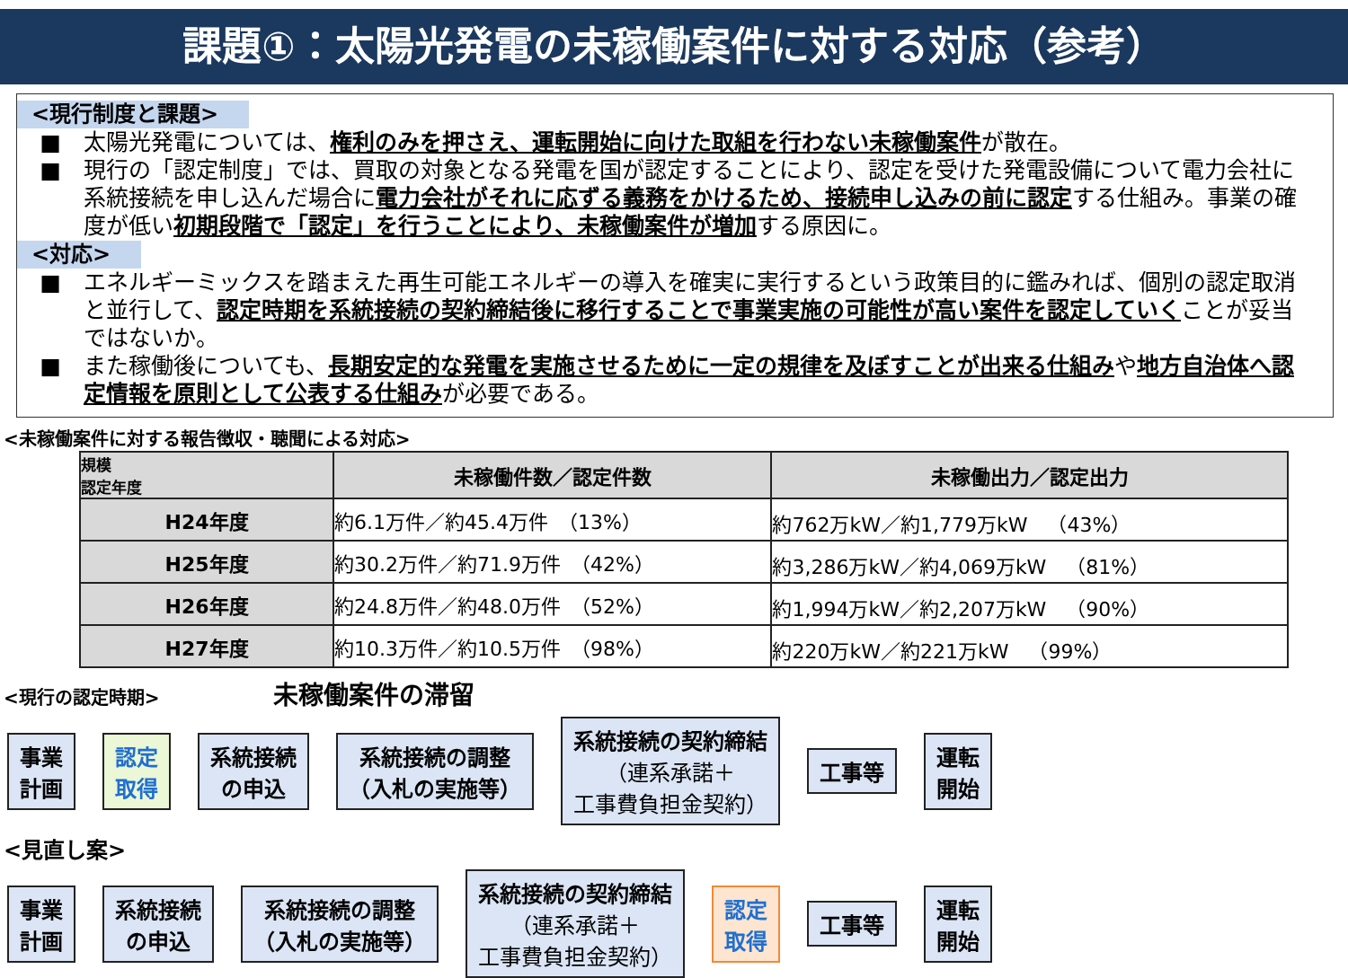課題①：太陽光発電の未稼働案件に対する対応（参考）
<現行制度と課題>
■ 太陽光発電については、権利のみを押さえ、運転開始に向けた取組を行わない未稼働案件が散在。
■ 現行の「認定制度」では、買取の対象となる発電を国が認定することにより、認定を受けた発電設備について電力会社に系統接続を申し込んだ場合に電力会社がそれに応ずる義務をかけるため、接続申し込みの前に認定する仕組み。事業の確度が低い初期段階で「認定」を行うことにより、未稼働案件が増加する原因に。
<対応>
■ エネルギーミックスを踏まえた再生可能エネルギーの導入を確実に実行するという政策目的に鑑みれば、個別の認定取消と並行して、認定時期を系統接続の契約締結後に移行することで事業実施の可能性が高い案件を認定していくことが妥当ではないか。
■ また稼働後についても、長期安定的な発電を実施させるために一定の規律を及ぼすことが出来る仕組みや地方自治体へ認定情報を原則として公表する仕組みが必要である。
<未稼働案件に対する報告徴収・聴聞による対応>
| 規模 認定年度 | 未稼働件数／認定件数 | 未稼働出力／認定出力 |
| --- | --- | --- |
| H24年度 | 約6.1万件／約45.4万件 （13%） | 約762万kW／約1,779万kW （43%） |
| H25年度 | 約30.2万件／約71.9万件 （42%） | 約3,286万kW／約4,069万kW （81%） |
| H26年度 | 約24.8万件／約48.0万件 （52%） | 約1,994万kW／約2,207万kW （90%） |
| H27年度 | 約10.3万件／約10.5万件 （98%） | 約220万kW／約221万kW （99%） |
<現行の認定時期> 未稼働案件の滞留
事業
計画
認定
取得
系統接続
の申込
系統接続の調整
（入札の実施等）
系統接続の契約締結
（連系承諾＋
工事費負担金契約）
工事等
運転
開始
<見直し案>
事業
計画
系統接続
の申込
系統接続の調整
（入札の実施等）
系統接続の契約締結
（連系承諾＋
工事費負担金契約）
認定
取得
工事等
運転
開始